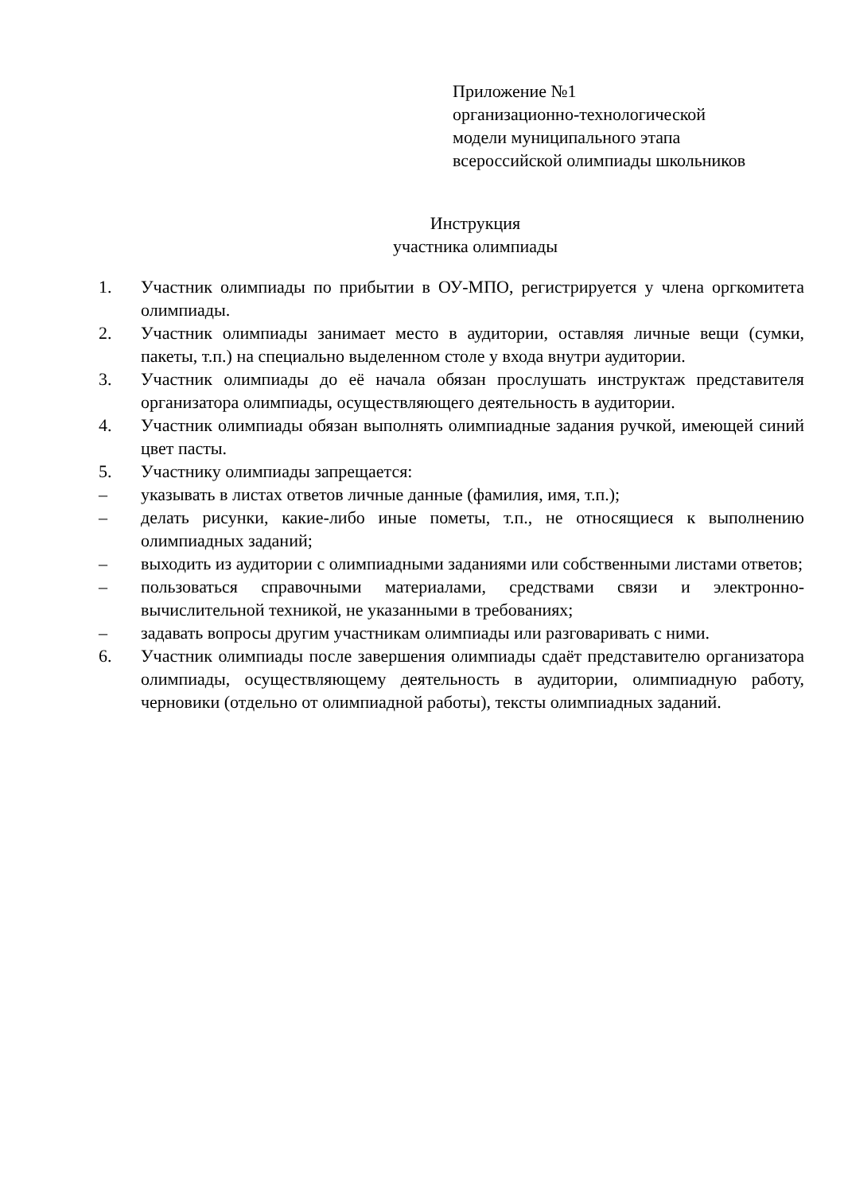Приложение №1
организационно-технологической
модели муниципального этапа
всероссийской олимпиады школьников
Инструкция
участника олимпиады
1. Участник олимпиады по прибытии в ОУ-МПО, регистрируется у члена оргкомитета олимпиады.
2. Участник олимпиады занимает место в аудитории, оставляя личные вещи (сумки, пакеты, т.п.) на специально выделенном столе у входа внутри аудитории.
3. Участник олимпиады до её начала обязан прослушать инструктаж представителя организатора олимпиады, осуществляющего деятельность в аудитории.
4. Участник олимпиады обязан выполнять олимпиадные задания ручкой, имеющей синий цвет пасты.
5. Участнику олимпиады запрещается:
– указывать в листах ответов личные данные (фамилия, имя, т.п.);
– делать рисунки, какие-либо иные пометы, т.п., не относящиеся к выполнению олимпиадных заданий;
– выходить из аудитории с олимпиадными заданиями или собственными листами ответов;
– пользоваться справочными материалами, средствами связи и электронно-вычислительной техникой, не указанными в требованиях;
– задавать вопросы другим участникам олимпиады или разговаривать с ними.
6. Участник олимпиады после завершения олимпиады сдаёт представителю организатора олимпиады, осуществляющему деятельность в аудитории, олимпиадную работу, черновики (отдельно от олимпиадной работы), тексты олимпиадных заданий.